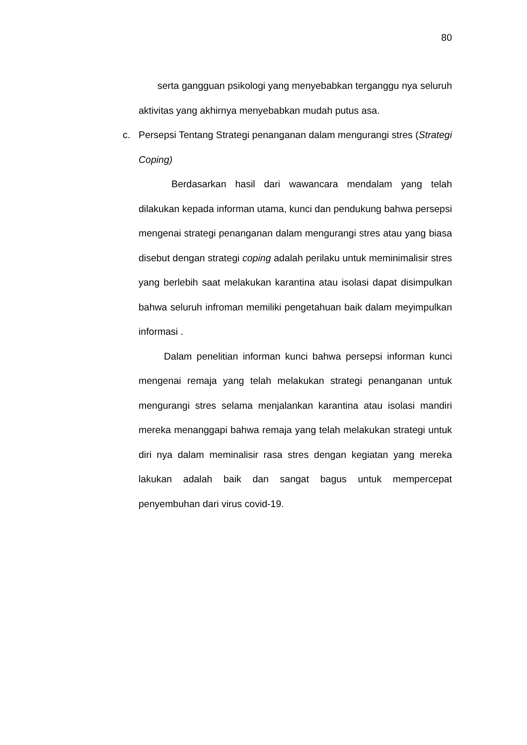80
serta gangguan psikologi yang menyebabkan terganggu nya seluruh aktivitas yang akhirnya menyebabkan mudah putus asa.
c. Persepsi Tentang Strategi penanganan dalam mengurangi stres (Strategi Coping)
Berdasarkan hasil dari wawancara mendalam yang telah dilakukan kepada informan utama, kunci dan pendukung bahwa persepsi mengenai strategi penanganan dalam mengurangi stres atau yang biasa disebut dengan strategi coping adalah perilaku untuk meminimalisir stres yang berlebih saat melakukan karantina atau isolasi dapat disimpulkan bahwa seluruh infroman memiliki pengetahuan baik dalam meyimpulkan informasi .
Dalam penelitian informan kunci bahwa persepsi informan kunci mengenai remaja yang telah melakukan strategi penanganan untuk mengurangi stres selama menjalankan karantina atau isolasi mandiri mereka menanggapi bahwa remaja yang telah melakukan strategi untuk diri nya dalam meminalisir rasa stres dengan kegiatan yang mereka lakukan adalah baik dan sangat bagus untuk mempercepat penyembuhan dari virus covid-19.